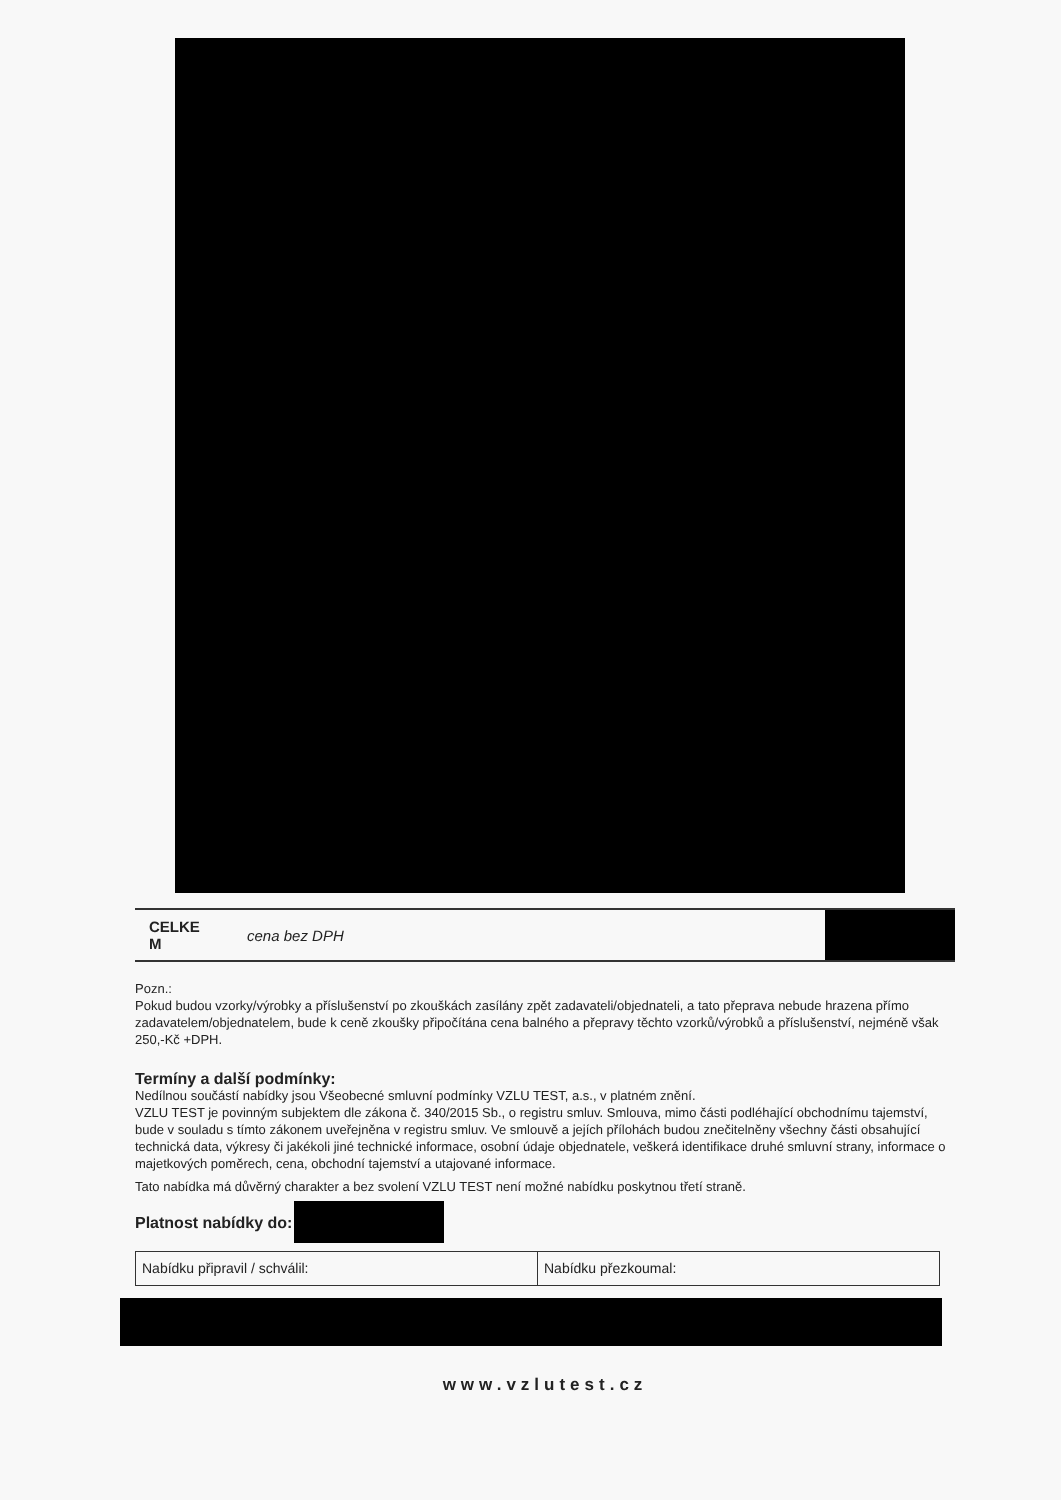| CELKE M | cena bez DPH | |
Pozn.:
Pokud budou vzorky/výrobky a příslušenství po zkouškách zasílány zpět zadavateli/objednateli, a tato přeprava nebude hrazena přímo zadavatelem/objednatelem, bude k ceně zkoušky připočítána cena balného a přepravy těchto vzorků/výrobků a příslušenství, nejméně však 250,-Kč +DPH.
Termíny a další podmínky:
Nedílnou součástí nabídky jsou Všeobecné smluvní podmínky VZLU TEST, a.s., v platném znění.
VZLU TEST je povinným subjektem dle zákona č. 340/2015 Sb., o registru smluv. Smlouva, mimo části podléhající obchodnímu tajemství, bude v souladu s tímto zákonem uveřejněna v registru smluv. Ve smlouvě a jejích přílohách budou znečitelněny všechny části obsahující technická data, výkresy či jakékoli jiné technické informace, osobní údaje objednatele, veškerá identifikace druhé smluvní strany, informace o majetkových poměrech, cena, obchodní tajemství a utajované informace.
Tato nabídka má důvěrný charakter a bez svolení VZLU TEST není možné nabídku poskytnou třetí straně.
Platnost nabídky do:
| Nabídku připravil / schválil: | Nabídku přezkoumal: |
www.vzlutest.cz